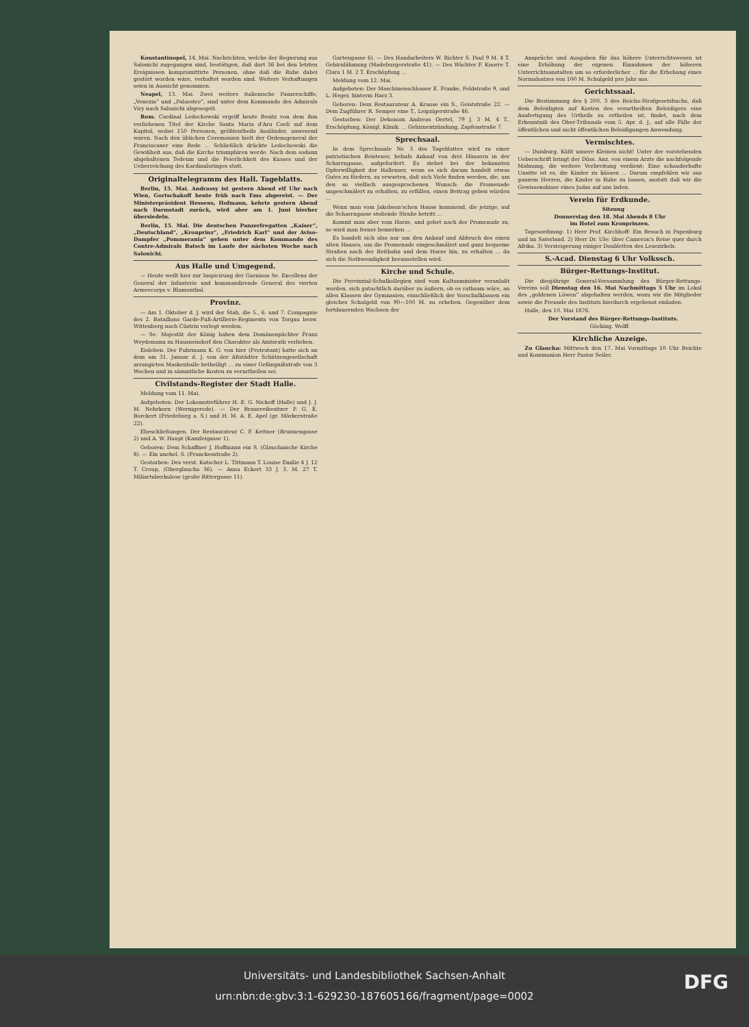Konstantinopel, 14. Mai. Nachrichten, welche der Regierung aus Salonichi zugegangen sind, bestätigen, daß dort 36 bei den letzten Ereignissen kompromittirte Personen, ohne daß die Ruhe dabei gestört worden wäre, verhaftet worden sind. Weitere Verhaftungen seien in Aussicht genommen.
Neapel, 13. Mai. Zwei weitere italienische Panzerschiffe, „Venezia“ und „Palaestro“, sind unter dem Kommando des Admirals Viry nach Salonichi abgesegelt.
Rom. Cardinal Ledochowski ergriff heute Besitz von dem ihm verliehenen Titel der Kirche Santa Maria d'Ara Coeli auf dem Kapitol, wobei 150 Personen, größtentheils Ausländer, anwesend waren. Nach den üblichen Ceremonien hielt der Ordensgeneral der Franciscaner eine Rede ... Schließlich drückte Ledochowski die Gewißheit aus, daß die Kirche triumphiren werde. Nach dem sodann abgehaltenen Tedeum und die Feierlichkeit des Kusses und der Ueberreichung des Kardinalsringes statt.
Originaltelegramm des Hall. Tageblatts.
Berlin, 15. Mai. Andrassy ist gestern Abend elf Uhr nach Wien, Gortschakoff heute früh nach Ems abgereist. — Der Ministerpräsident Hessens, Hofmann, kehrte gestern Abend nach Darmstadt zurück, wird aber am 1. Juni hierher übersiedeln.
Berlin, 15. Mai. Die deutschen Panzerfregatten „Kaiser“, „Deutschland“, „Kronprinz“, „Friedrich Karl“ und der Aviso-Dampfer „Pommerania“ gehen unter dem Kommando des Contre-Admirals Batsch im Laufe der nächsten Woche nach Salonichi.
Aus Halle und Umgegend.
— Heute weilt hier zur Inspicirung der Garnison Se. Excellenz der General der Infanterie und kommandirende General des vierten Armeecorps v. Blumenthal.
Provinz.
— Am 1. Oktober d. J. wird der Stab, die 5., 6. und 7. Compagnie des 2. Bataillons Garde-Fuß-Artillerie-Regiments von Torgau bezw. Wittenberg nach Cüstrin verlegt werden.
— Se. Majestät der König haben dem Domänenpächter Franz Weydemann zu Hausneindorf den Charakter als Amtsrath verliehen.
Eisleben. Der Fuhrmann K. G. von hier (Protestant) hatte sich an dem am 31. Januar d. J. von der Altstädter Schützengesellschaft arrangirten Maskenballe betheiligt ... zu einer Gefängnißstrafe von 3 Wochen und in sämmtliche Kosten zu verurtheilen sei.
Civilstands-Register der Stadt Halle.
Meldung vom 11. Mai.
Aufgeboten: Der Lokomotivführer H. E. G. Nickoff (Halle) und J. J. M. Nehrkorn (Wernigerode). — Der Brauereibesitzer P. G. E. Borckert (Friedeburg a. S.) und H. M. A. E. Apel (gr. Märkerstraße 22).
Eheschließungen. Der Restaurateur C. F. Kettner (Brunnengasse 2) und A. W. Haupt (Kanzleigasse 1).
Geboren: Dem Schaffner J. Hoffmann ein S. (Glauchaische Kirche 8). — Ein unehel. S. (Franckesstraße 2).
Gestorben: Des verst. Kutscher L. Tittmann T. Louise Emilie 4 J. 12 T. Croup, (Oberglaucha 36). — Anna Eckert 33 J. 3. M. 27 T. Miliartuberkulose (große Rittergasse 11).
Gartengasse 6). — Des Handarbeiters W. Richter S. Paul 9 M. 4 T. Gehirnlähmung (Madeburgerstraße 41). — Des Wächter F. Knorre T. Clara 1 M. 2 T. Erschöpfung ...
Meldung vom 12. Mai.
Aufgeboten: Der Maschinenschlosser E. Franke, Feldstraße 9, und L. Heger, hinterm Harz 3.
Geboren: Dem Restaurateur A. Krause ein S., Geiststraße 22. — Dem Zugführer R. Semper eine T., Leipzigerstraße 46.
Gestorben: Der Dekonom Andreas Oertel, 79 J. 3 M. 4 T., Erschöpfung, Königl. Klinik. ... Gehirnentzündung, Zapfenstraße 7.
Sprechsaal.
In dem Sprechsaale Nr. 3 des Tageblattes wird zu einer patriotischen Beisteuer, behufs Ankauf von drei Häusern in der Scharrngasse, aufgefordert. Es stehet bei der bekannten Opferwilligkeit der Hallenser, wenn es sich darum handelt etwas Gutes zu fördern, zu erwarten, daß sich Viele finden werden, die, um den so vielfach ausgesprochenen Wunsch: die Promenade ungeschmälert zu erhalten, zu erfüllen, einen Beitrag geben würden ...
Wenn man vom Jakobson'schen Hause kommend, die jetzige, auf die Scharrngasse stoßende Straße betritt ...
Kommt man aber vom Harze, und gehet nach der Promenade zu, so wird man ferner bemerken ...
Es handelt sich also nur um den Ankauf und Abbruch des einen alten Hauses, um die Promenade eingeschmälert und ganz bequeme Straßen nach der Reitbahn und dem Harze hin, zu erhalten ... da sich die Nothwendigkeit herausstellen wird.
Kirche und Schule.
Die Provinzial-Schulkollegien sind vom Kultusminister veranlaßt worden, sich gutachtlich darüber zu äußern, ob es rathsam wäre, an allen Klassen der Gymnasien, einschließlich der Vorschulklassen ein gleiches Schulgeld von 90—100 M. zu erheben. Gegenüber dem fortdauernden Wachsen der
Ansprüche und Ausgaben für das höhere Unterrichtswesen ist eine Erhöhung der eigenen Einnahmen der höheren Unterrichtsanstalten um so erforderlicher ... für die Erhebung eines Normalsatzes von 100 M. Schulgeld pro Jahr aus.
Gerichtssaal.
Die Bestimmung des § 200, 3 des Reichs-Strafgesetzbuchs, daß dem Beleidigten auf Kosten des verurtheilten Beleidigers eine Ausfertigung des Urtheils zu ertheilen ist, findet, nach dem Erkenntniß des Ober-Tribunals vom 5. Apr. d. J., auf alle Fälle der öffentlichen und nicht öffentlichen Beleidigungen Anwendung.
Vermischtes.
— Duisburg. Küßt unsere Kleinen nicht! Unter der vorstehenden Ueberschrift bringt der Düss. Anz. von einem Arzte die nachfolgende Mahnung, die weitere Verbreitung verdient: Eine schauderhafte Unsitte ist es, die Kinder zu küssen ... Darum empfehlen wir aus ganzem Herzen, die Kinder in Ruhe zu lassen, anstatt daß wir die Gewissensbisse eines Judas auf uns laden.
Verein für Erdkunde.
Sitzung
Donnerstag den 18. Mai Abends 8 Uhr
im Hotel zum Kronprinzen.
Tagesordnung: 1) Herr Prof. Kirchhoff: Ein Besuch in Papenburg und im Saterland. 2) Herr Dr. Ule: über Cameron's Reise quer durch Afrika. 3) Versteigerung einiger Doubletten des Lesezirkels.
S.-Acad. Dienstag 6 Uhr Volkssch.
Bürger-Rettungs-Institut.
Die diesjährige General-Versammlung des Bürger-Rettungs-Vereins soll Dienstag den 16. Mai Nachmittags 5 Uhr im Lokal des „goldenen Löwen“ abgehalten werden, wozu wir die Mitglieder sowie die Freunde des Instituts hierdurch ergebenst einladen.
Halle, den 10. Mai 1876.
Der Vorstand des Bürger-Rettungs-Instituts.
Göcking. Wolff.
Kirchliche Anzeige.
Zu Glaucha: Mittwoch den 17. Mai Vormittags 10 Uhr Beichte und Kommunion Herr Pastor Seiler.
Universitäts- und Landesbibliothek Sachsen-Anhalt
urn:nbn:de:gbv:3:1-629230-187605166/fragment/page=0002
DFG